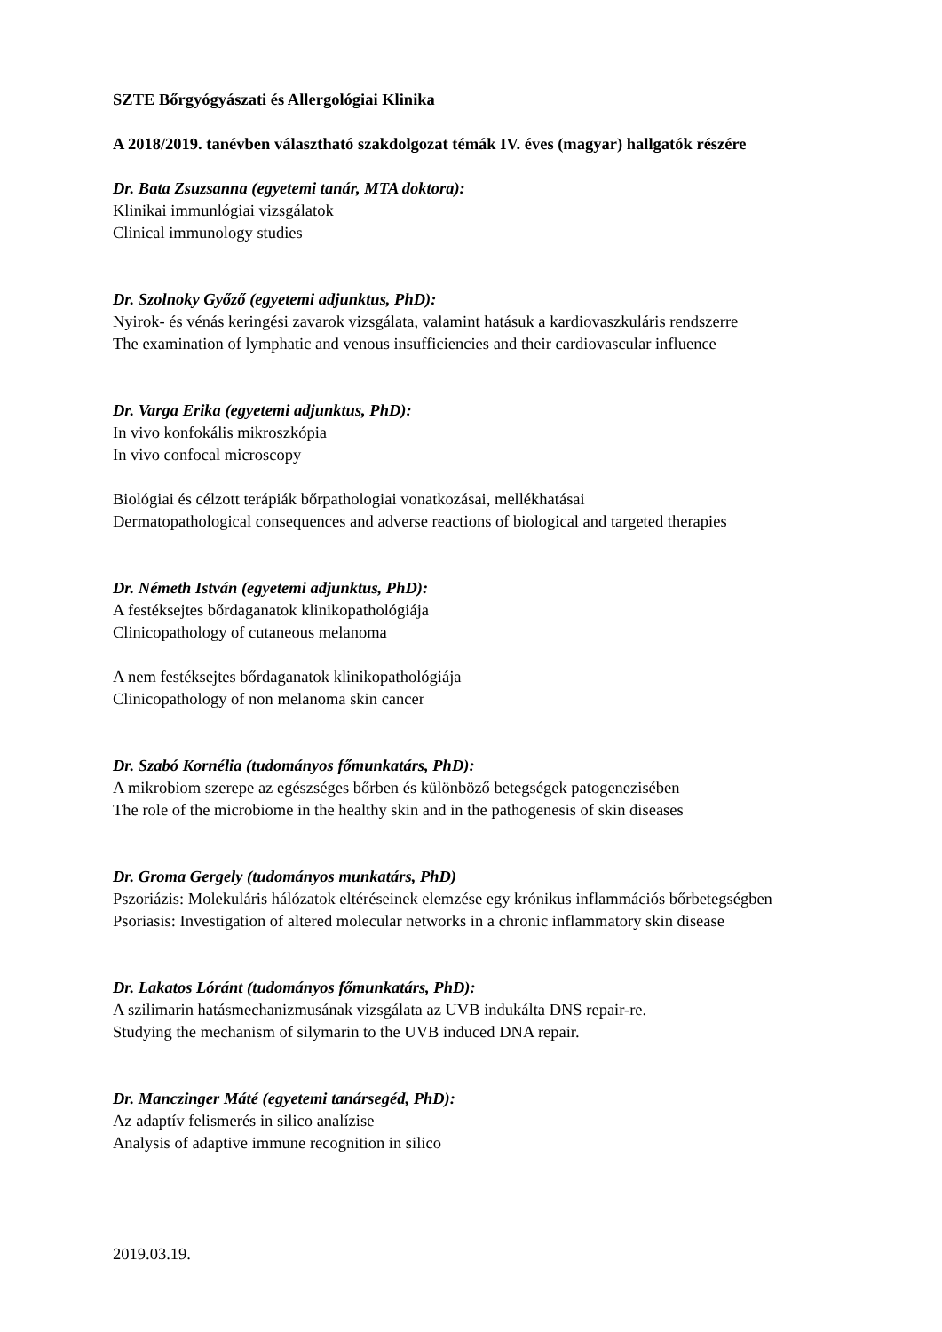SZTE Bőrgyógyászati és Allergológiai Klinika
A 2018/2019. tanévben választható szakdolgozat témák IV. éves (magyar) hallgatók részére
Dr. Bata Zsuzsanna (egyetemi tanár, MTA doktora):
Klinikai immunlógiai vizsgálatok
Clinical immunology studies
Dr. Szolnoky Győző (egyetemi adjunktus, PhD):
Nyirok- és vénás keringési zavarok vizsgálata, valamint hatásuk a kardiovaszkuláris rendszerre
The examination of lymphatic and venous insufficiencies and their cardiovascular influence
Dr. Varga Erika (egyetemi adjunktus, PhD):
In vivo konfokális mikroszkópia
In vivo confocal microscopy
Biológiai és célzott terápiák bőrpathologiai vonatkozásai, mellékhatásai
Dermatopathological consequences and adverse reactions of biological and targeted therapies
Dr. Németh István (egyetemi adjunktus, PhD):
A festéksejtes bőrdaganatok klinikopathológiája
Clinicopathology of cutaneous melanoma
A nem festéksejtes bőrdaganatok klinikopathológiája
Clinicopathology of non melanoma skin cancer
Dr. Szabó Kornélia (tudományos főmunkatárs, PhD):
A mikrobiom szerepe az egészséges bőrben és különböző betegségek patogenezisében
The role of the microbiome in the healthy skin and in the pathogenesis of skin diseases
Dr. Groma Gergely (tudományos munkatárs, PhD)
Pszoriázis: Molekuláris hálózatok eltéréseinek elemzése egy krónikus inflammációs bőrbetegségben
Psoriasis: Investigation of altered molecular networks in a chronic inflammatory skin disease
Dr. Lakatos Lóránt (tudományos főmunkatárs, PhD):
A szilimarin hatásmechanizmusának vizsgálata az UVB indukálta DNS repair-re.
Studying the mechanism of silymarin to the UVB induced DNA repair.
Dr. Manczinger Máté (egyetemi tanársegéd, PhD):
Az adaptív felismerés in silico analízise
Analysis of adaptive immune recognition in silico
2019.03.19.